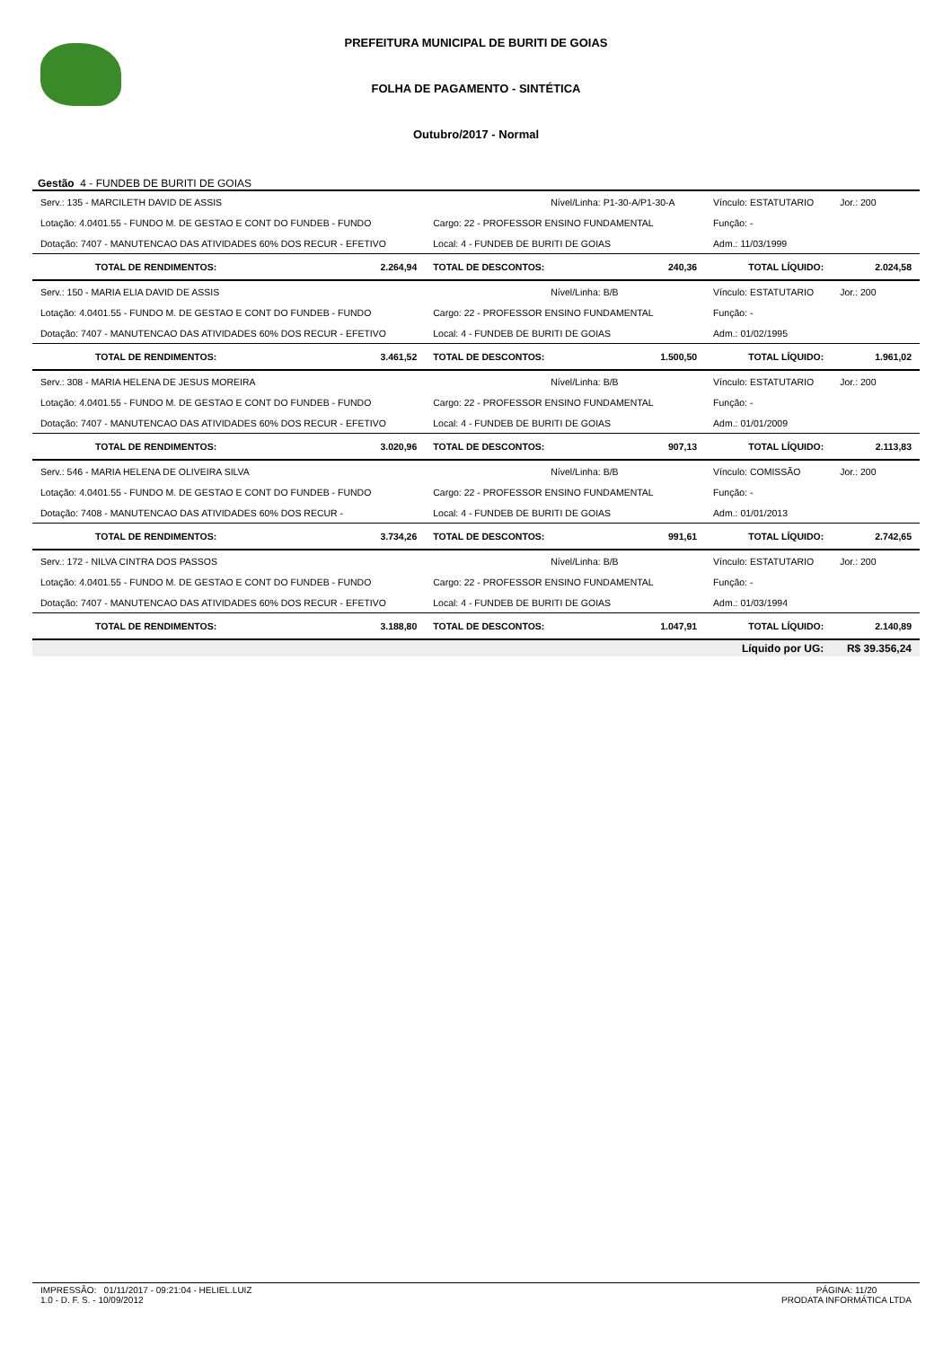PREFEITURA MUNICIPAL DE BURITI DE GOIAS
FOLHA DE PAGAMENTO - SINTÉTICA
Outubro/2017 - Normal
Gestão 4 - FUNDEB DE BURITI DE GOIAS
| Serv.: 135 - MARCILETH DAVID DE ASSIS | | Nível/Linha: P1-30-A/P1-30-A | | Vínculo: ESTATUTARIO | Jor.: 200 |
| Lotação: 4.0401.55 - FUNDO M. DE GESTAO E CONT DO FUNDEB - FUNDO | | Cargo: 22 - PROFESSOR ENSINO FUNDAMENTAL | | Função: - | |
| Dotação: 7407 - MANUTENCAO DAS ATIVIDADES 60% DOS RECUR - EFETIVO | | Local: 4 - FUNDEB DE BURITI DE GOIAS | | Adm.: 11/03/1999 | |
| TOTAL DE RENDIMENTOS: | 2.264,94 | TOTAL DE DESCONTOS: | 240,36 | TOTAL LÍQUIDO: | 2.024,58 |
| Serv.: 150 - MARIA ELIA DAVID DE ASSIS | | Nível/Linha: B/B | | Vínculo: ESTATUTARIO | Jor.: 200 |
| Lotação: 4.0401.55 - FUNDO M. DE GESTAO E CONT DO FUNDEB - FUNDO | | Cargo: 22 - PROFESSOR ENSINO FUNDAMENTAL | | Função: - | |
| Dotação: 7407 - MANUTENCAO DAS ATIVIDADES 60% DOS RECUR - EFETIVO | | Local: 4 - FUNDEB DE BURITI DE GOIAS | | Adm.: 01/02/1995 | |
| TOTAL DE RENDIMENTOS: | 3.461,52 | TOTAL DE DESCONTOS: | 1.500,50 | TOTAL LÍQUIDO: | 1.961,02 |
| Serv.: 308 - MARIA HELENA DE JESUS MOREIRA | | Nível/Linha: B/B | | Vínculo: ESTATUTARIO | Jor.: 200 |
| Lotação: 4.0401.55 - FUNDO M. DE GESTAO E CONT DO FUNDEB - FUNDO | | Cargo: 22 - PROFESSOR ENSINO FUNDAMENTAL | | Função: - | |
| Dotação: 7407 - MANUTENCAO DAS ATIVIDADES 60% DOS RECUR - EFETIVO | | Local: 4 - FUNDEB DE BURITI DE GOIAS | | Adm.: 01/01/2009 | |
| TOTAL DE RENDIMENTOS: | 3.020,96 | TOTAL DE DESCONTOS: | 907,13 | TOTAL LÍQUIDO: | 2.113,83 |
| Serv.: 546 - MARIA HELENA DE OLIVEIRA SILVA | | Nível/Linha: B/B | | Vínculo: COMISSÃO | Jor.: 200 |
| Lotação: 4.0401.55 - FUNDO M. DE GESTAO E CONT DO FUNDEB - FUNDO | | Cargo: 22 - PROFESSOR ENSINO FUNDAMENTAL | | Função: - | |
| Dotação: 7408 - MANUTENCAO DAS ATIVIDADES 60% DOS RECUR - | | Local: 4 - FUNDEB DE BURITI DE GOIAS | | Adm.: 01/01/2013 | |
| TOTAL DE RENDIMENTOS: | 3.734,26 | TOTAL DE DESCONTOS: | 991,61 | TOTAL LÍQUIDO: | 2.742,65 |
| Serv.: 172 - NILVA CINTRA DOS PASSOS | | Nível/Linha: B/B | | Vínculo: ESTATUTARIO | Jor.: 200 |
| Lotação: 4.0401.55 - FUNDO M. DE GESTAO E CONT DO FUNDEB - FUNDO | | Cargo: 22 - PROFESSOR ENSINO FUNDAMENTAL | | Função: - | |
| Dotação: 7407 - MANUTENCAO DAS ATIVIDADES 60% DOS RECUR - EFETIVO | | Local: 4 - FUNDEB DE BURITI DE GOIAS | | Adm.: 01/03/1994 | |
| TOTAL DE RENDIMENTOS: | 3.188,80 | TOTAL DE DESCONTOS: | 1.047,91 | TOTAL LÍQUIDO: | 2.140,89 |
| | | | | Líquido por UG: | R$ 39.356,24 |
IMPRESSÃO: 01/11/2017 - 09:21:04 - HELIEL.LUIZ
1.0 - D. F. S. - 10/09/2012
PÁGINA: 11/20
PRODATA INFORMÁTICA LTDA